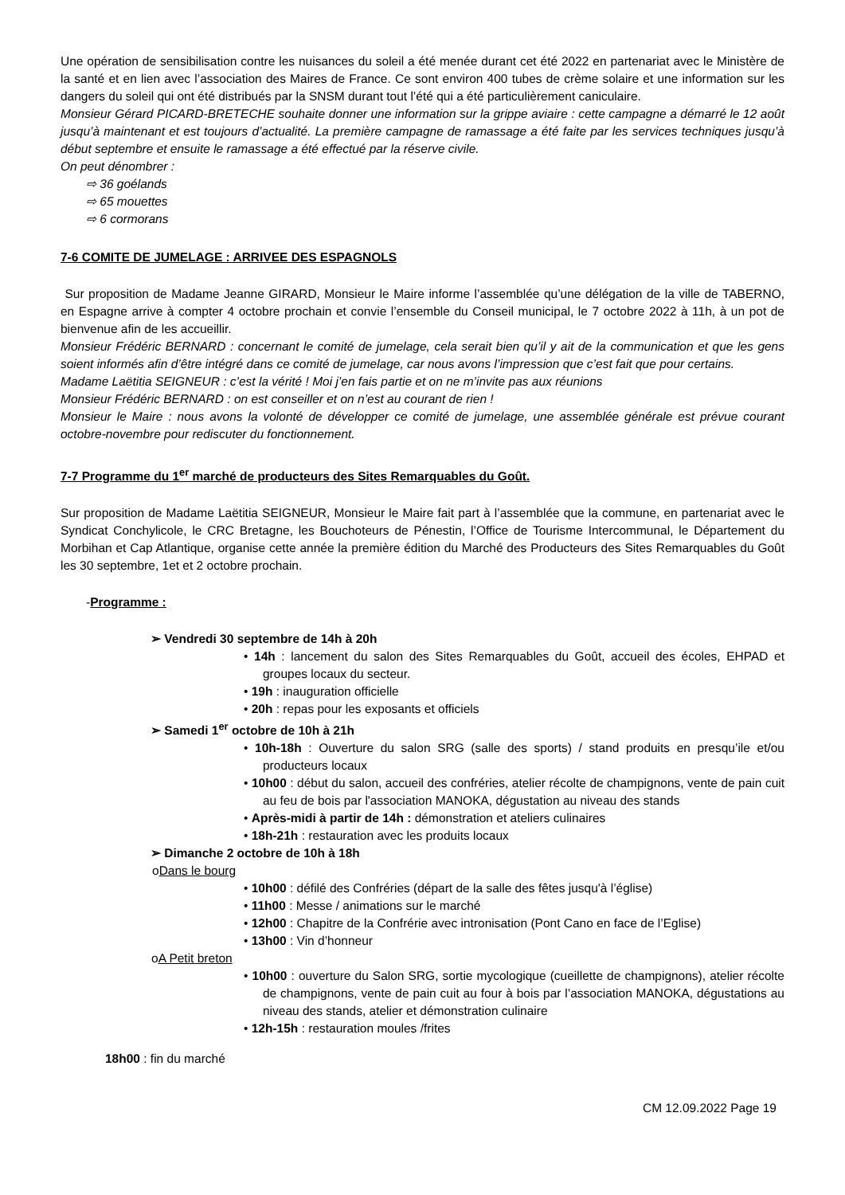Une opération de sensibilisation contre les nuisances du soleil a été menée durant cet été 2022 en partenariat avec le Ministère de la santé et en lien avec l’association des Maires de France. Ce sont environ 400 tubes de crème solaire et une information sur les dangers du soleil qui ont été distribués par la SNSM durant tout l’été qui a été particulièrement caniculaire.
Monsieur Gérard PICARD-BRETECHE souhaite donner une information sur la grippe aviaire : cette campagne a démarré le 12 août jusqu’à maintenant et est toujours d’actualité. La première campagne de ramassage a été faite par les services techniques jusqu’à début septembre et ensuite le ramassage a été effectué par la réserve civile.
On peut dénombrer :
⇨ 36 goélands
⇨ 65 mouettes
⇨ 6 cormorans
7-6 COMITE DE JUMELAGE : ARRIVEE DES ESPAGNOLS
Sur proposition de Madame Jeanne GIRARD, Monsieur le Maire informe l’assemblée qu’une délégation de la ville de TABERNO, en Espagne arrive à compter 4 octobre prochain et convie l’ensemble du Conseil municipal, le 7 octobre 2022 à 11h, à un pot de bienvenue afin de les accueillir.
Monsieur Frédéric BERNARD : concernant le comité de jumelage, cela serait bien qu’il y ait de la communication et que les gens soient informés afin d’être intégré dans ce comité de jumelage, car nous avons l’impression que c’est fait que pour certains.
Madame Laëtitia SEIGNEUR : c’est la vérité ! Moi j’en fais partie et on ne m’invite pas aux réunions
Monsieur Frédéric BERNARD : on est conseiller et on n’est au courant de rien !
Monsieur le Maire : nous avons la volonté de développer ce comité de jumelage, une assemblée générale est prévue courant octobre-novembre pour rediscuter du fonctionnement.
7-7 Programme du 1<sup>er</sup> marché de producteurs des Sites Remarquables du Goût.
Sur proposition de Madame Laëtitia SEIGNEUR, Monsieur le Maire fait part à l’assemblée que la commune, en partenariat avec le Syndicat Conchylicole, le CRC Bretagne, les Bouchoteurs de Pénestin, l’Office de Tourisme Intercommunal, le Département du Morbihan et Cap Atlantique, organise cette année la première édition du Marché des Producteurs des Sites Remarquables du Goût les 30 septembre, 1et et 2 octobre prochain.
-Programme :
➢ Vendredi 30 septembre de 14h à 20h
• 14h : lancement du salon des Sites Remarquables du Goût, accueil des écoles, EHPAD et groupes locaux du secteur.
• 19h : inauguration officielle
• 20h : repas pour les exposants et officiels
➢ Samedi 1<sup>er</sup> octobre de 10h à 21h
• 10h-18h : Ouverture du salon SRG (salle des sports) / stand produits en presqu’ile et/ou producteurs locaux
• 10h00 : début du salon, accueil des confréries, atelier récolte de champignons, vente de pain cuit au feu de bois par l'association MANOKA, dégustation au niveau des stands
• Après-midi à partir de 14h : démonstration et ateliers culinaires
• 18h-21h : restauration avec les produits locaux
➢ Dimanche 2 octobre de 10h à 18h
oDans le bourg
• 10h00 : défilé des Confréries (départ de la salle des fêtes jusqu'à l’église)
• 11h00 : Messe / animations sur le marché
• 12h00 : Chapitre de la Confrérie avec intronisation (Pont Cano en face de l’Eglise)
• 13h00 : Vin d’honneur
oA Petit breton
• 10h00 : ouverture du Salon SRG, sortie mycologique (cueillette de champignons), atelier récolte de champignons, vente de pain cuit au four à bois par l’association MANOKA, dégustations au niveau des stands, atelier et démonstration culinaire
• 12h-15h : restauration moules /frites
18h00 : fin du marché
CM 12.09.2022 Page 19